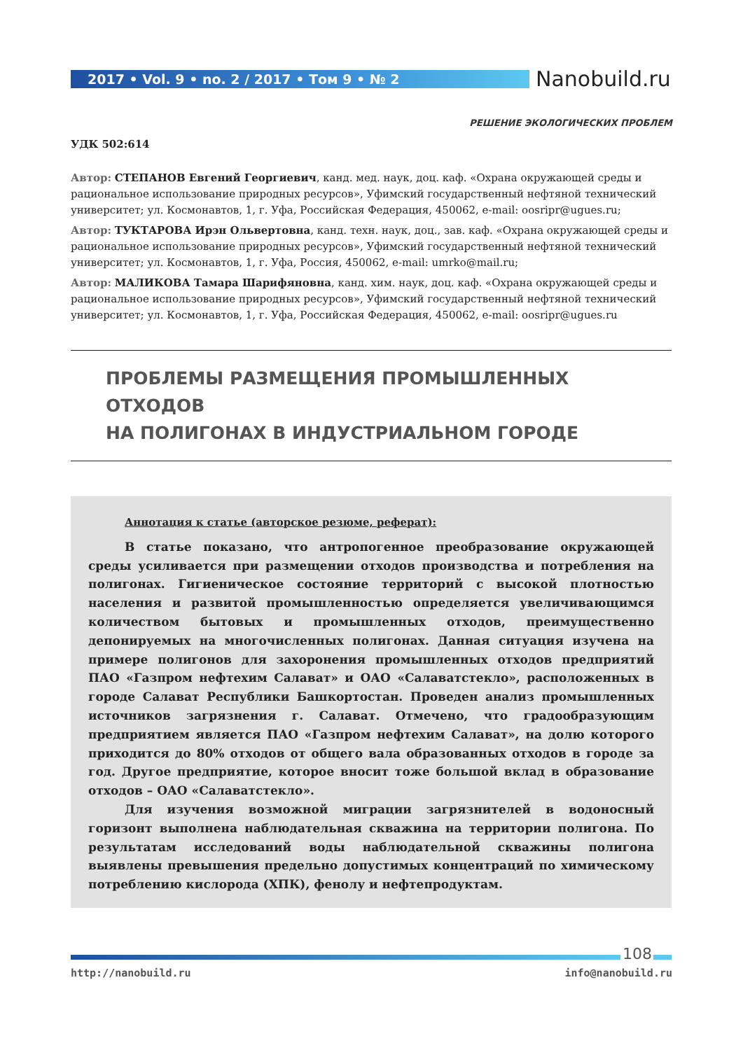2017 • Vol. 9 • no. 2 / 2017 • Том 9 • № 2 Nanobuild.ru
РЕШЕНИЕ ЭКОЛОГИЧЕСКИХ ПРОБЛЕМ
УДК 502:614
Автор: СТЕПАНОВ Евгений Георгиевич, канд. мед. наук, доц. каф. «Охрана окружающей среды и рациональное использование природных ресурсов», Уфимский государственный нефтяной технический университет; ул. Космонавтов, 1, г. Уфа, Российская Федерация, 450062, e-mail: oosripr@ugues.ru;
Автор: ТУКТАРОВА Ирэн Ольвертовна, канд. техн. наук, доц., зав. каф. «Охрана окружающей среды и рациональное использование природных ресурсов», Уфимский государственный нефтяной технический университет; ул. Космонавтов, 1, г. Уфа, Россия, 450062, e-mail: umrko@mail.ru;
Автор: МАЛИКОВА Тамара Шарифяновна, канд. хим. наук, доц. каф. «Охрана окружающей среды и рациональное использование природных ресурсов», Уфимский государственный нефтяной технический университет; ул. Космонавтов, 1, г. Уфа, Российская Федерация, 450062, e-mail: oosripr@ugues.ru
ПРОБЛЕМЫ РАЗМЕЩЕНИЯ ПРОМЫШЛЕННЫХ ОТХОДОВ
НА ПОЛИГОНАХ В ИНДУСТРИАЛЬНОМ ГОРОДЕ
Аннотация к статье (авторское резюме, реферат):
В статье показано, что антропогенное преобразование окружающей среды усиливается при размещении отходов производства и потребления на полигонах. Гигиеническое состояние территорий с высокой плотностью населения и развитой промышленностью определяется увеличивающимся количеством бытовых и промышленных отходов, преимущественно депонируемых на многочисленных полигонах. Данная ситуация изучена на примере полигонов для захоронения промышленных отходов предприятий ПАО «Газпром нефтехим Салават» и ОАО «Салаватстекло», расположенных в городе Салават Республики Башкортостан. Проведен анализ промышленных источников загрязнения г. Салават. Отмечено, что градообразующим предприятием является ПАО «Газпром нефтехим Салават», на долю которого приходится до 80% отходов от общего вала образованных отходов в городе за год. Другое предприятие, которое вносит тоже большой вклад в образование отходов – ОАО «Салаватстекло».
Для изучения возможной миграции загрязнителей в водоносный горизонт выполнена наблюдательная скважина на территории полигона. По результатам исследований воды наблюдательной скважины полигона выявлены превышения предельно допустимых концентраций по химическому потреблению кислорода (ХПК), фенолу и нефтепродуктам.
108
http://nanobuild.ru info@nanobuild.ru